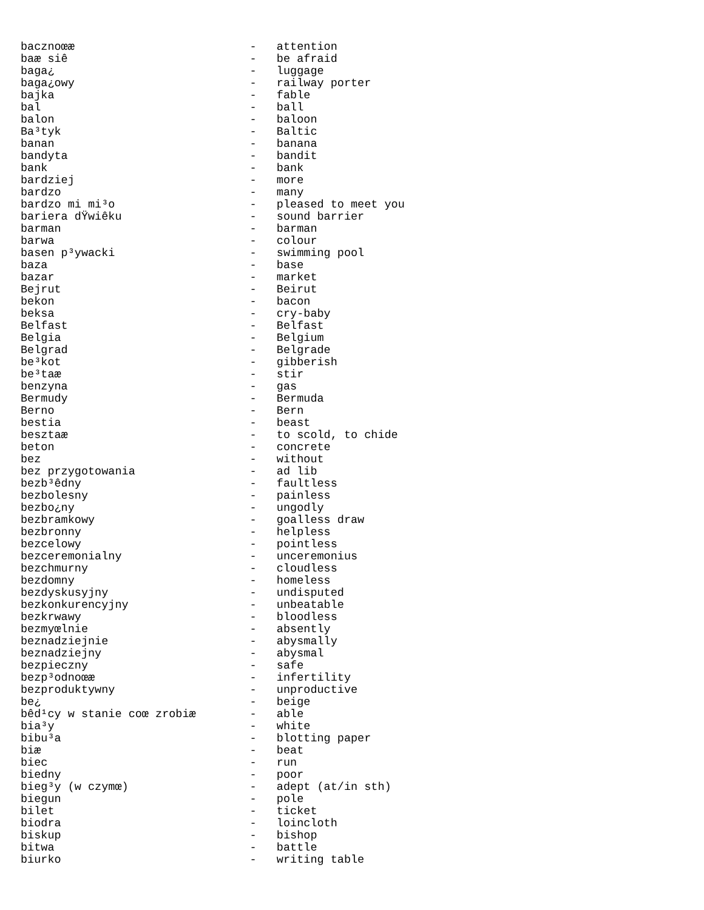bacznoœæ                          -   attention
baæ siê                           -   be afraid
baga¿                             -   luggage
baga¿owy                          -   railway porter
bajka                             -   fable
bal                               -   ball
balon                             -   baloon
Ba³tyk                            -   Baltic
banan                             -   banana
bandyta                           -   bandit
bank                              -   bank
bardziej                          -   more
bardzo                            -   many
bardzo mi mi³o                    -   pleased to meet you
bariera dŸwiêku                   -   sound barrier
barman                            -   barman
barwa                             -   colour
basen p³ywacki                    -   swimming pool
baza                              -   base
bazar                             -   market
Bejrut                            -   Beirut
bekon                             -   bacon
beksa                             -   cry-baby
Belfast                           -   Belfast
Belgia                            -   Belgium
Belgrad                           -   Belgrade
be³kot                            -   gibberish
be³taæ                            -   stir
benzyna                           -   gas
Bermudy                           -   Bermuda
Berno                             -   Bern
bestia                            -   beast
besztaæ                           -   to scold, to chide
beton                             -   concrete
bez                               -   without
bez przygotowania                 -   ad lib
bezb³êdny                         -   faultless
bezbolesny                        -   painless
bezbo¿ny                          -   ungodly
bezbramkowy                       -   goalless draw
bezbronny                         -   helpless
bezcelowy                         -   pointless
bezceremonialny                   -   unceremonius
bezchmurny                        -   cloudless
bezdomny                          -   homeless
bezdyskusyjny                     -   undisputed
bezkonkurencyjny                  -   unbeatable
bezkrwawy                         -   bloodless
bezmyœlnie                        -   absently
beznadziejnie                     -   abysmally
beznadziejny                      -   abysmal
bezpieczny                        -   safe
bezp³odnoœæ                       -   infertility
bezproduktywny                    -   unproductive
be¿                               -   beige
bêd¹cy w stanie coœ zrobiæ        -   able
bia³y                             -   white
bibu³a                            -   blotting paper
biæ                               -   beat
biec                              -   run
biedny                            -   poor
bieg³y (w czymœ)                  -   adept (at/in sth)
biegun                            -   pole
bilet                             -   ticket
biodra                            -   loincloth
biskup                            -   bishop
bitwa                             -   battle
biurko                            -   writing table